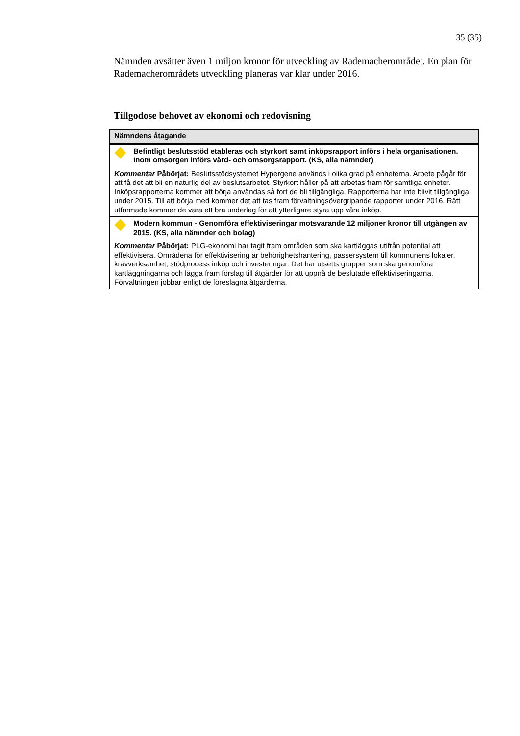35 (35)
Nämnden avsätter även 1 miljon kronor för utveckling av Rademacherområdet. En plan för Rademacherområdets utveckling planeras var klar under 2016.
Tillgodose behovet av ekonomi och redovisning
| Nämndens åtagande |
| --- |
| Befintligt beslutsstöd etableras och styrkort samt inköpsrapport införs i hela organisationen. Inom omsorgen införs vård- och omsorgsrapport. (KS, alla nämnder) |
| Kommentar Påbörjat: Beslutsstödsystemet Hypergene används i olika grad på enheterna. Arbete pågår för att få det att bli en naturlig del av beslutsarbetet. Styrkort håller på att arbetas fram för samtliga enheter. Inköpsrapporterna kommer att börja användas så fort de bli tillgängliga. Rapporterna har inte blivit tillgängliga under 2015. Till att börja med kommer det att tas fram förvaltningsövergripande rapporter under 2016. Rätt utformade kommer de vara ett bra underlag för att ytterligare styra upp våra inköp. |
| Modern kommun - Genomföra effektiviseringar motsvarande 12 miljoner kronor till utgången av 2015. (KS, alla nämnder och bolag) |
| Kommentar Påbörjat: PLG-ekonomi har tagit fram områden som ska kartläggas utifrån potential att effektivisera. Områdena för effektivisering är behörighetshantering, passersystem till kommunens lokaler, kravverksamhet, stödprocess inköp och investeringar. Det har utsetts grupper som ska genomföra kartläggningarna och lägga fram förslag till åtgärder för att uppnå de beslutade effektiviseringarna. Förvaltningen jobbar enligt de föreslagna åtgärderna. |